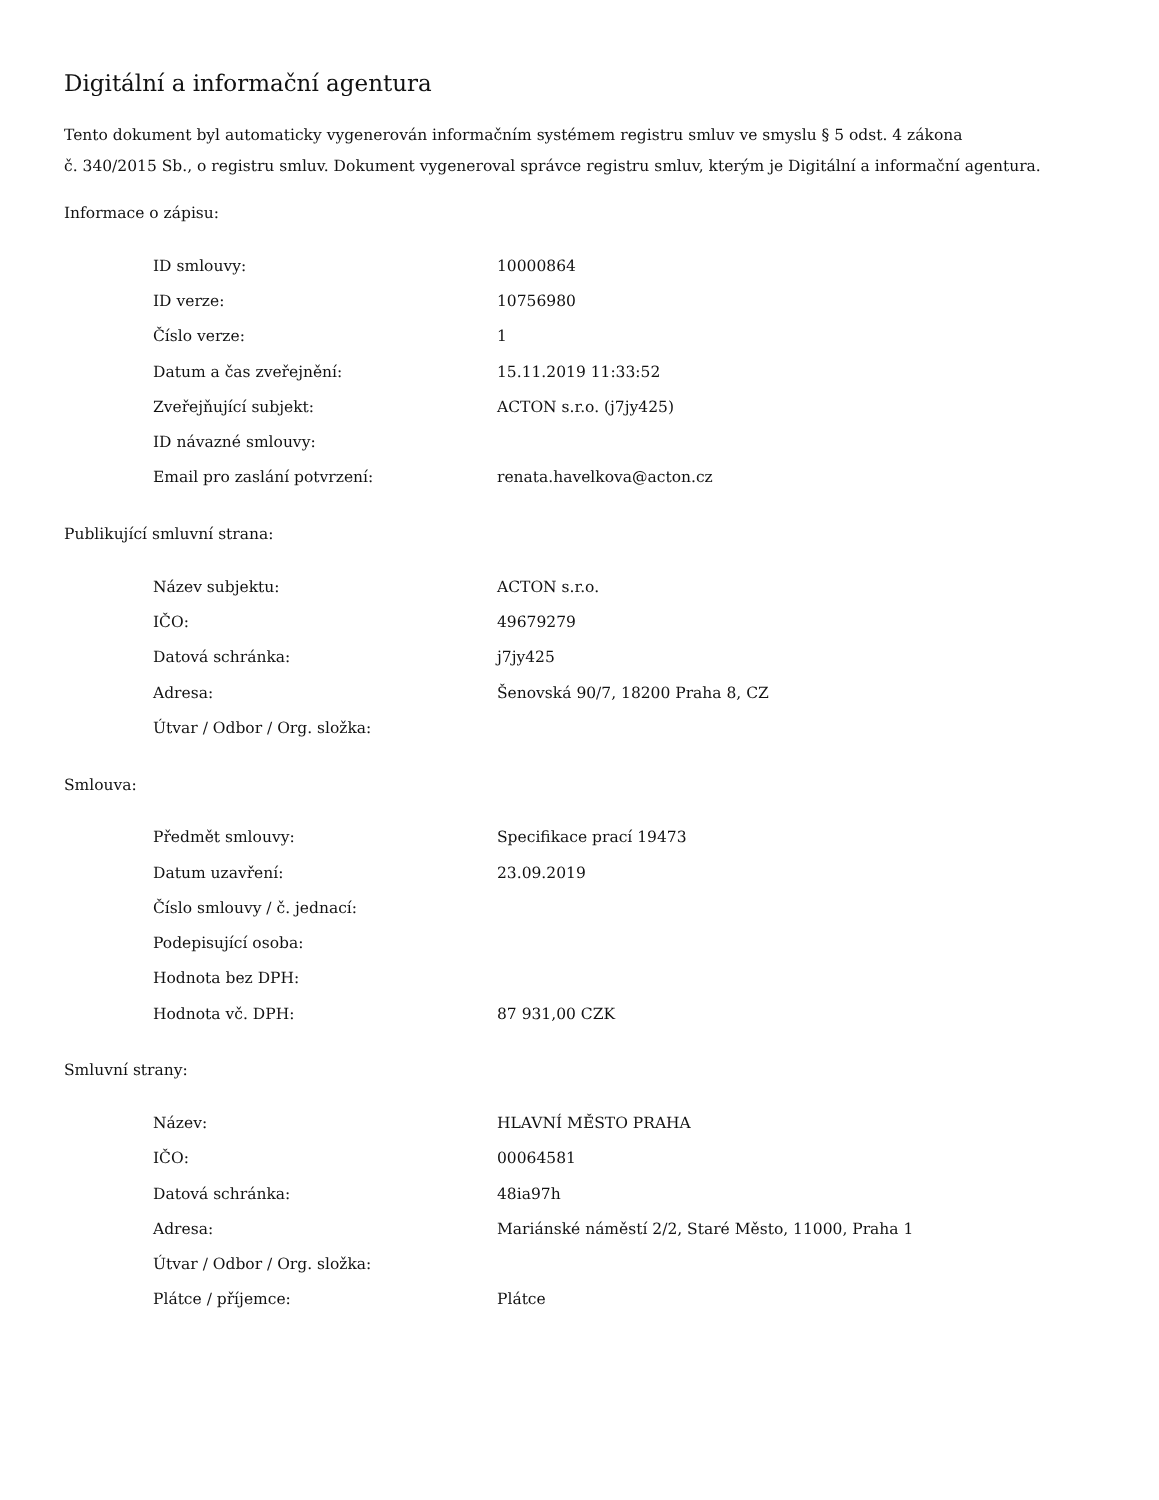Digitální a informační agentura
Tento dokument byl automaticky vygenerován informačním systémem registru smluv ve smyslu § 5 odst. 4 zákona
č. 340/2015 Sb., o registru smluv. Dokument vygeneroval správce registru smluv, kterým je Digitální a informační agentura.
Informace o zápisu:
| ID smlouvy: | 10000864 |
| ID verze: | 10756980 |
| Číslo verze: | 1 |
| Datum a čas zveřejnění: | 15.11.2019 11:33:52 |
| Zveřejňující subjekt: | ACTON s.r.o. (j7jy425) |
| ID návazné smlouvy: | |
| Email pro zaslání potvrzení: | renata.havelkova@acton.cz |
Publikující smluvní strana:
| Název subjektu: | ACTON s.r.o. |
| IČO: | 49679279 |
| Datová schránka: | j7jy425 |
| Adresa: | Šenovská 90/7, 18200 Praha 8, CZ |
| Útvar / Odbor / Org. složka: | |
Smlouva:
| Předmět smlouvy: | Specifikace prací 19473 |
| Datum uzavření: | 23.09.2019 |
| Číslo smlouvy / č. jednací: | |
| Podepisující osoba: | |
| Hodnota bez DPH: | |
| Hodnota vč. DPH: | 87 931,00 CZK |
Smluvní strany:
| Název: | HLAVNÍ MĚSTO PRAHA |
| IČO: | 00064581 |
| Datová schránka: | 48ia97h |
| Adresa: | Mariánské náměstí 2/2, Staré Město, 11000, Praha 1 |
| Útvar / Odbor / Org. složka: | |
| Plátce / příjemce: | Plátce |